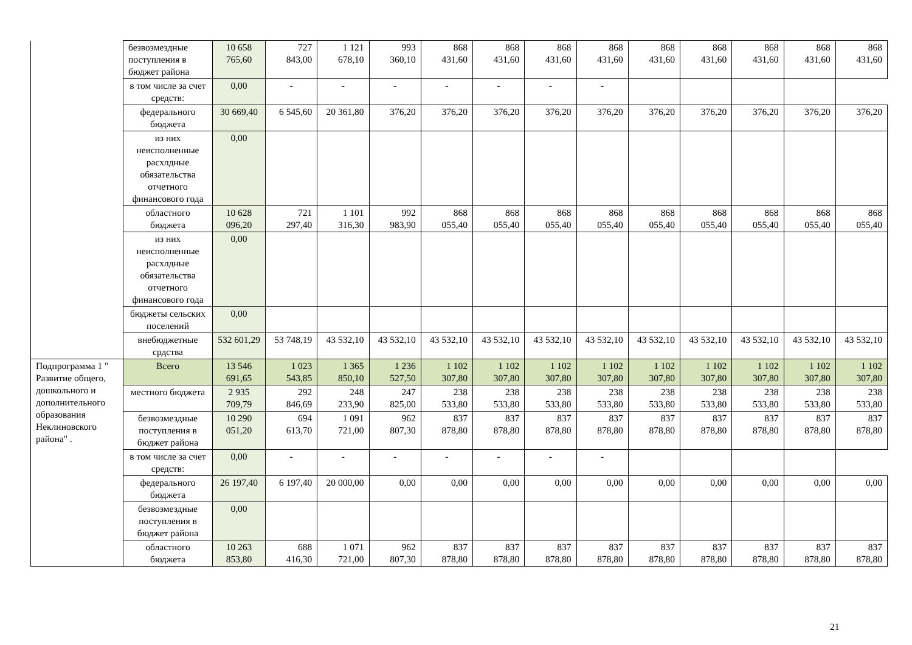| | безвозмездные поступления в бюджет района | 10 658 765,60 | 727 843,00 | 1 121 678,10 | 993 360,10 | 868 431,60 | 868 431,60 | 868 431,60 | 868 431,60 | 868 431,60 | 868 431,60 | 868 431,60 | 868 431,60 | 868 431,60 |
| | в том числе за счет средств: | 0,00 | - | - | - | - | - | - | - | | | | | |
| | федерального бюджета | 30 669,40 | 6 545,60 | 20 361,80 | 376,20 | 376,20 | 376,20 | 376,20 | 376,20 | 376,20 | 376,20 | 376,20 | 376,20 | 376,20 |
| | из них неисполненные расхлдные обязательства отчетного финансового года | 0,00 | | | | | | | | | | | | |
| | областного бюджета | 10 628 096,20 | 721 297,40 | 1 101 316,30 | 992 983,90 | 868 055,40 | 868 055,40 | 868 055,40 | 868 055,40 | 868 055,40 | 868 055,40 | 868 055,40 | 868 055,40 | 868 055,40 |
| | из них неисполненные расхлдные обязательства отчетного финансового года | 0,00 | | | | | | | | | | | | |
| | бюджеты сельских поселений | 0,00 | | | | | | | | | | | | |
| | внебюджетные срдства | 532 601,29 | 53 748,19 | 43 532,10 | 43 532,10 | 43 532,10 | 43 532,10 | 43 532,10 | 43 532,10 | 43 532,10 | 43 532,10 | 43 532,10 | 43 532,10 | 43 532,10 |
| Подпрограмма 1 " Развитие общего, дошкольного и дополнительного образования Неклиновского района" . | Всего | 13 546 691,65 | 1 023 543,85 | 1 365 850,10 | 1 236 527,50 | 1 102 307,80 | 1 102 307,80 | 1 102 307,80 | 1 102 307,80 | 1 102 307,80 | 1 102 307,80 | 1 102 307,80 | 1 102 307,80 | 1 102 307,80 |
| | местного бюджета | 2 935 709,79 | 292 846,69 | 248 233,90 | 247 825,00 | 238 533,80 | 238 533,80 | 238 533,80 | 238 533,80 | 238 533,80 | 238 533,80 | 238 533,80 | 238 533,80 | 238 533,80 |
| | безвозмездные поступления в бюджет района | 10 290 051,20 | 694 613,70 | 1 091 721,00 | 962 807,30 | 837 878,80 | 837 878,80 | 837 878,80 | 837 878,80 | 837 878,80 | 837 878,80 | 837 878,80 | 837 878,80 | 837 878,80 |
| | в том числе за счет средств: | 0,00 | - | - | - | - | - | - | - | | | | | |
| | федерального бюджета | 26 197,40 | 6 197,40 | 20 000,00 | 0,00 | 0,00 | 0,00 | 0,00 | 0,00 | 0,00 | 0,00 | 0,00 | 0,00 | 0,00 |
| | безвозмездные поступления в бюджет района | 0,00 | | | | | | | | | | | | |
| | областного бюджета | 10 263 853,80 | 688 416,30 | 1 071 721,00 | 962 807,30 | 837 878,80 | 837 878,80 | 837 878,80 | 837 878,80 | 837 878,80 | 837 878,80 | 837 878,80 | 837 878,80 | 837 878,80 |
21